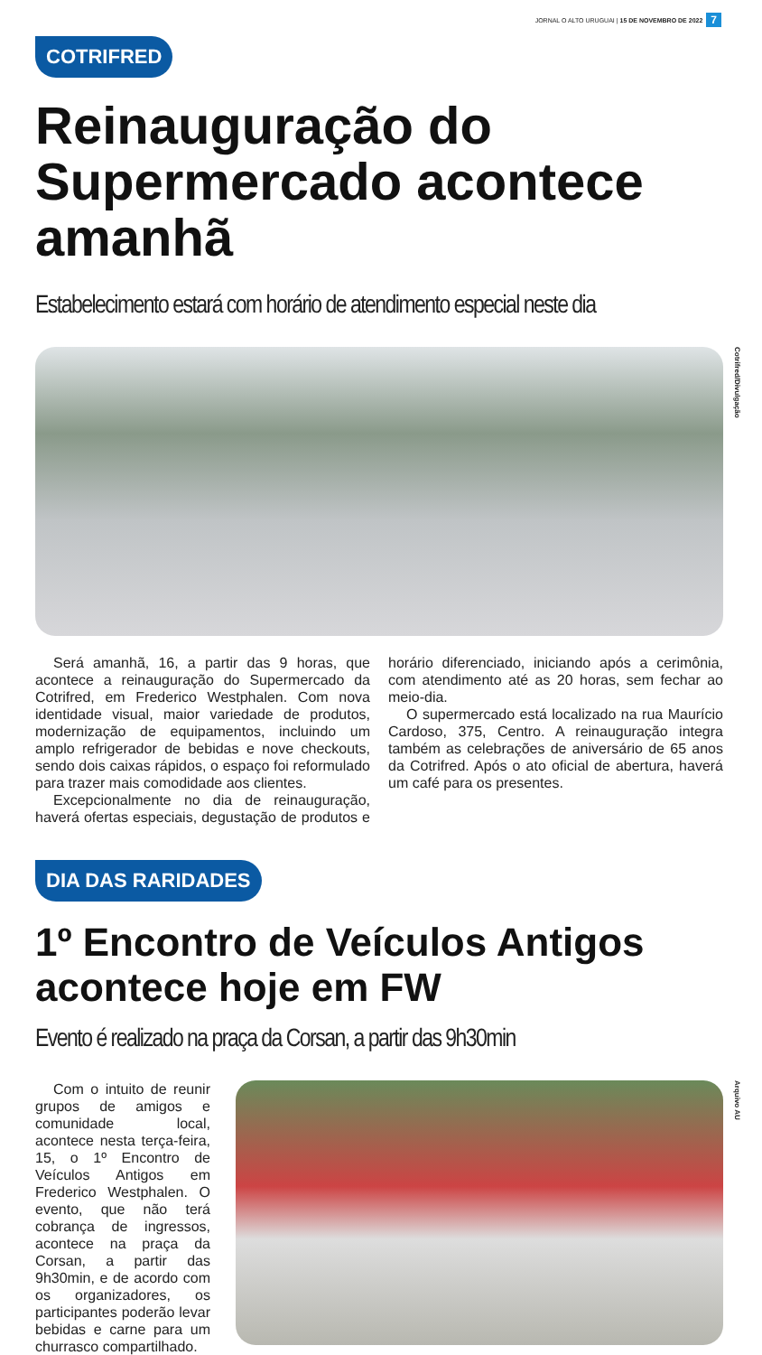JORNAL O ALTO URUGUAI | 15 DE NOVEMBRO DE 2022 7
COTRIFRED
Reinauguração do Supermercado acontece amanhã
Estabelecimento estará com horário de atendimento especial neste dia
Cotrifred/Divulgação
Será amanhã, 16, a partir das 9 horas, que acontece a reinauguração do Supermercado da Cotrifred, em Frederico Westphalen. Com nova identidade visual, maior variedade de produtos, modernização de equipamentos, incluindo um amplo refrigerador de bebidas e nove checkouts, sendo dois caixas rápidos, o espaço foi reformulado para trazer mais comodidade aos clientes.
Excepcionalmente no dia de reinauguração, haverá ofertas especiais, degustação de produtos e horário diferenciado, iniciando após a cerimônia, com atendimento até as 20 horas, sem fechar ao meio-dia.
O supermercado está localizado na rua Maurício Cardoso, 375, Centro. A reinauguração integra também as celebrações de aniversário de 65 anos da Cotrifred. Após o ato oficial de abertura, haverá um café para os presentes.
DIA DAS RARIDADES
1º Encontro de Veículos Antigos acontece hoje em FW
Evento é realizado na praça da Corsan, a partir das 9h30min
Com o intuito de reunir grupos de amigos e comunidade local, acontece nesta terça-feira, 15, o 1º Encontro de Veículos Antigos em Frederico Westphalen. O evento, que não terá cobrança de ingressos, acontece na praça da Corsan, a partir das 9h30min, e de acordo com os organizadores, os participantes poderão levar bebidas e carne para um churrasco compartilhado.
Arquivo AU